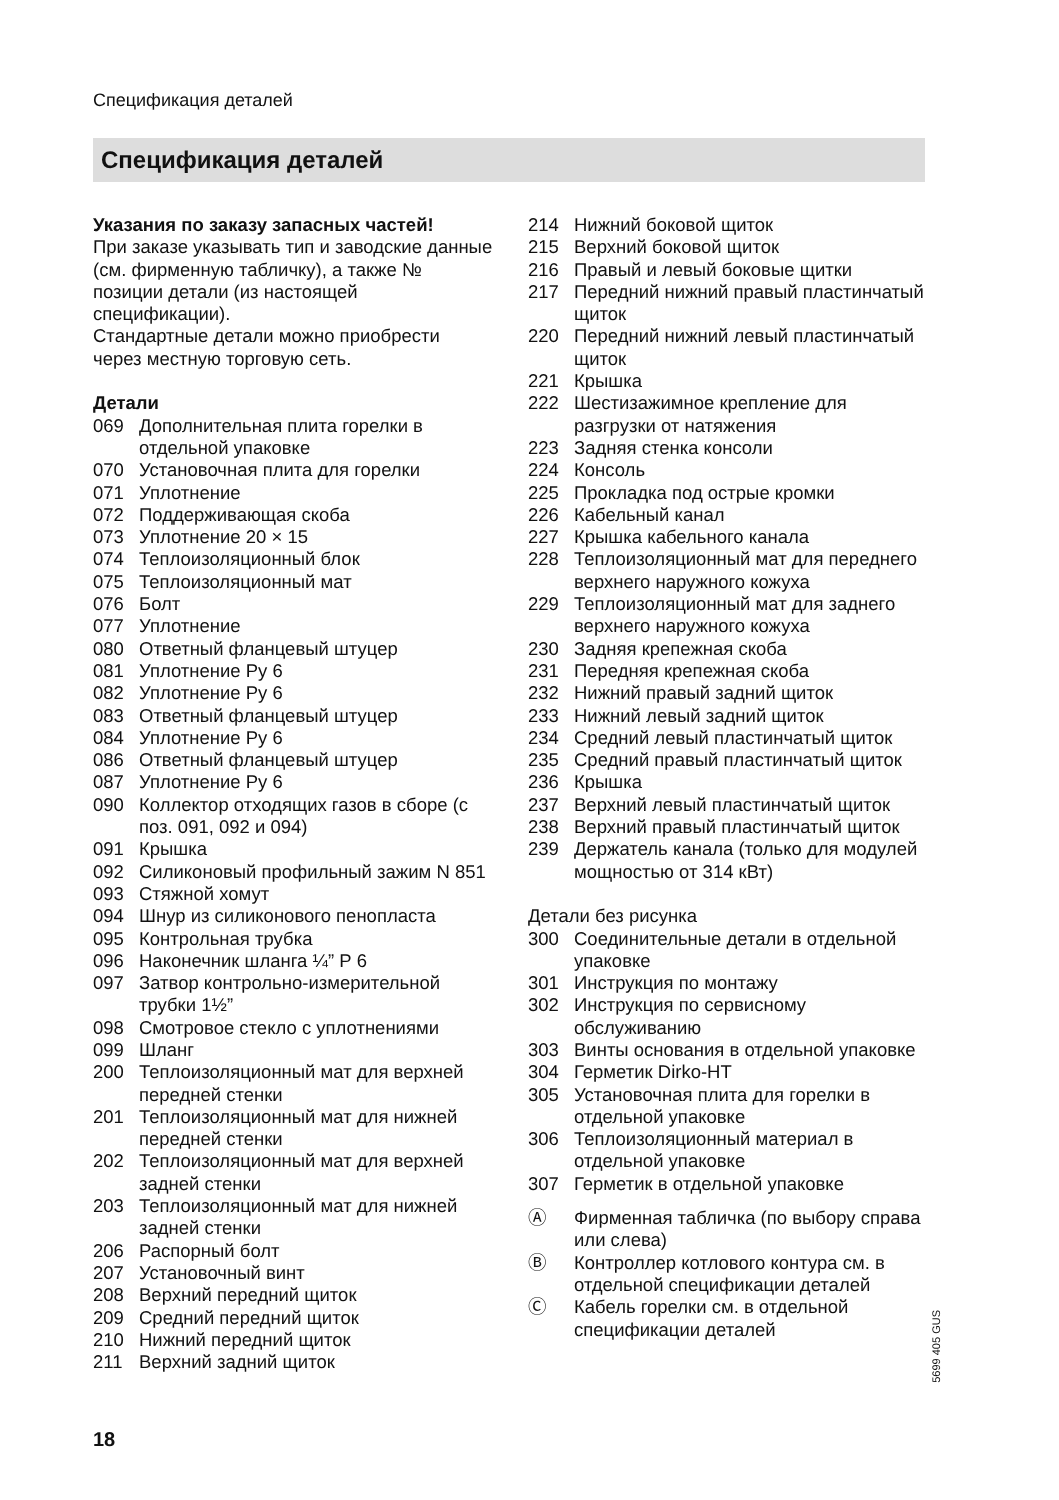Спецификация деталей
Спецификация деталей
Указания по заказу запасных частей!
При заказе указывать тип и заводские данные (см. фирменную табличку), а также № позиции детали (из настоящей спецификации).
Стандартные детали можно приобрести через местную торговую сеть.
Детали
069 Дополнительная плита горелки в отдельной упаковке
070 Установочная плита для горелки
071 Уплотнение
072 Поддерживающая скоба
073 Уплотнение 20 × 15
074 Теплоизоляционный блок
075 Теплоизоляционный мат
076 Болт
077 Уплотнение
080 Ответный фланцевый штуцер
081 Уплотнение Ру 6
082 Уплотнение Ру 6
083 Ответный фланцевый штуцер
084 Уплотнение Ру 6
086 Ответный фланцевый штуцер
087 Уплотнение Ру 6
090 Коллектор отходящих газов в сборе (с поз. 091, 092 и 094)
091 Крышка
092 Силиконовый профильный зажим N 851
093 Стяжной хомут
094 Шнур из силиконового пенопласта
095 Контрольная трубка
096 Наконечник шланга ¼” Р 6
097 Затвор контрольно-измерительной трубки 1½”
098 Смотровое стекло с уплотнениями
099 Шланг
200 Теплоизоляционный мат для верхней передней стенки
201 Теплоизоляционный мат для нижней передней стенки
202 Теплоизоляционный мат для верхней задней стенки
203 Теплоизоляционный мат для нижней задней стенки
206 Распорный болт
207 Установочный винт
208 Верхний передний щиток
209 Средний передний щиток
210 Нижний передний щиток
211 Верхний задний щиток
214 Нижний боковой щиток
215 Верхний боковой щиток
216 Правый и левый боковые щитки
217 Передний нижний правый пластинчатый щиток
220 Передний нижний левый пластинчатый щиток
221 Крышка
222 Шестизажимное крепление для разгрузки от натяжения
223 Задняя стенка консоли
224 Консоль
225 Прокладка под острые кромки
226 Кабельный канал
227 Крышка кабельного канала
228 Теплоизоляционный мат для переднего верхнего наружного кожуха
229 Теплоизоляционный мат для заднего верхнего наружного кожуха
230 Задняя крепежная скоба
231 Передняя крепежная скоба
232 Нижний правый задний щиток
233 Нижний левый задний щиток
234 Средний левый пластинчатый щиток
235 Средний правый пластинчатый щиток
236 Крышка
237 Верхний левый пластинчатый щиток
238 Верхний правый пластинчатый щиток
239 Держатель канала (только для модулей мощностью от 314 кВт)
Детали без рисунка
300 Соединительные детали в отдельной упаковке
301 Инструкция по монтажу
302 Инструкция по сервисному обслуживанию
303 Винты основания в отдельной упаковке
304 Герметик Dirko-HT
305 Установочная плита для горелки в отдельной упаковке
306 Теплоизоляционный материал в отдельной упаковке
307 Герметик в отдельной упаковке
Ⓐ Фирменная табличка (по выбору справа или слева)
Ⓑ Контроллер котлового контура см. в отдельной спецификации деталей
Ⓒ Кабель горелки см. в отдельной спецификации деталей
5699 405 GUS
18